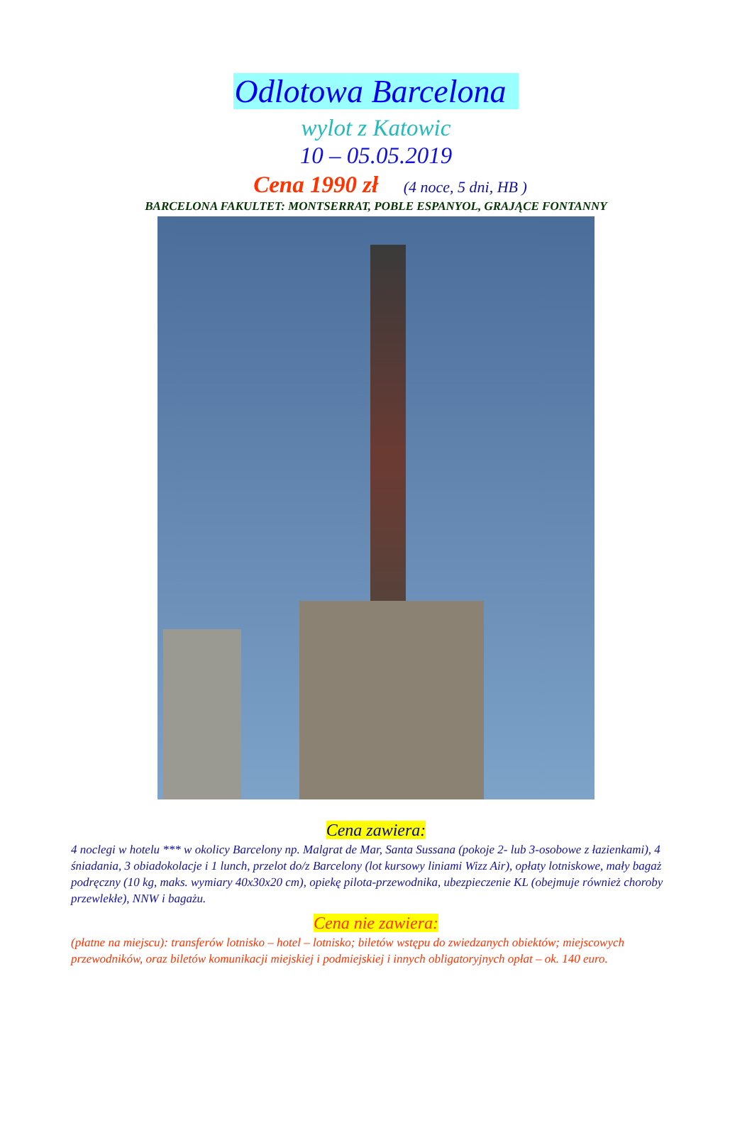Odlotowa Barcelona
wylot z Katowic
10 – 05.05.2019
Cena 1990 zł (4 noce, 5 dni, HB )
BARCELONA FAKULTET: MONTSERRAT, POBLE ESPANYOL, GRAJĄCE FONTANNY
Cena zawiera:
4 noclegi w hotelu *** w okolicy Barcelony np. Malgrat de Mar, Santa Sussana (pokoje 2- lub 3-osobowe z łazienkami), 4 śniadania, 3 obiadokolacje i 1 lunch, przelot do/z Barcelony (lot kursowy liniami Wizz Air), opłaty lotniskowe, mały bagaż podręczny (10 kg, maks. wymiary 40x30x20 cm), opiekę pilota-przewodnika, ubezpieczenie KL (obejmuje również choroby przewlekłe), NNW i bagażu.
Cena nie zawiera:
(płatne na miejscu): transferów lotnisko – hotel – lotnisko; biletów wstępu do zwiedzanych obiektów; miejscowych przewodników, oraz biletów komunikacji miejskiej i podmiejskiej i innych obligatoryjnych opłat – ok. 140 euro.